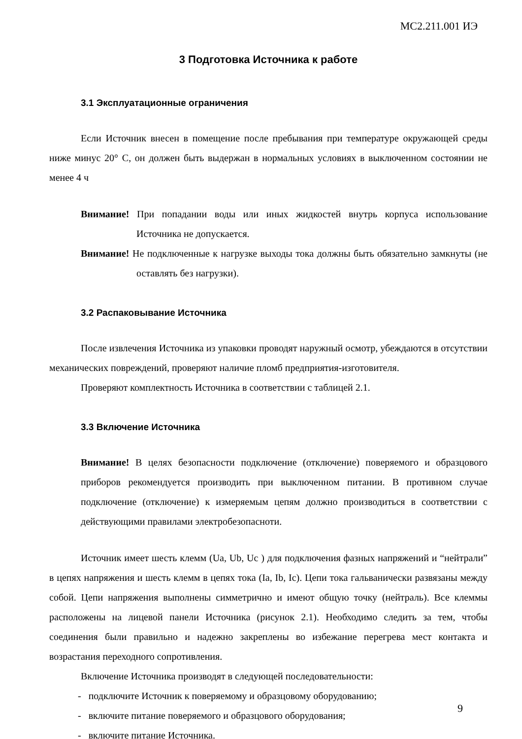МС2.211.001 ИЭ
3 Подготовка Источника к работе
3.1 Эксплуатационные ограничения
Если Источник внесен в помещение после пребывания при температуре окружающей среды ниже минус 20° С, он должен быть выдержан в нормальных условиях в выключенном состоянии не менее 4 ч
Внимание! При попадании воды или иных жидкостей внутрь корпуса использование Источника не допускается.
Внимание! Не подключенные к нагрузке выходы тока должны быть обязательно замкнуты (не оставлять без нагрузки).
3.2 Распаковывание Источника
После извлечения Источника из упаковки проводят наружный осмотр, убеждаются в отсутствии механических повреждений, проверяют наличие пломб предприятия-изготовителя.
Проверяют комплектность Источника в соответствии с таблицей 2.1.
3.3 Включение Источника
Внимание! В целях безопасности подключение (отключение) поверяемого и образцового приборов рекомендуется производить при выключенном питании. В противном случае подключение (отключение) к измеряемым цепям должно производиться в соответствии с действующими правилами электробезопасноти.
Источник имеет шесть клемм (Ua, Ub, Uc ) для подключения фазных напряжений и “нейтрали” в цепях напряжения и шесть клемм в цепях тока (Ia, Ib, Ic). Цепи тока гальванически развязаны между собой. Цепи напряжения выполнены симметрично и имеют общую точку (нейтраль). Все клеммы расположены на лицевой панели Источника (рисунок 2.1). Необходимо следить за тем, чтобы соединения были правильно и надежно закреплены во избежание перегрева мест контакта и возрастания переходного сопротивления.
Включение Источника производят в следующей последовательности:
- подключите Источник к поверяемому и образцовому оборудованию;
- включите питание поверяемого и образцового оборудования;
- включите питание Источника.
9